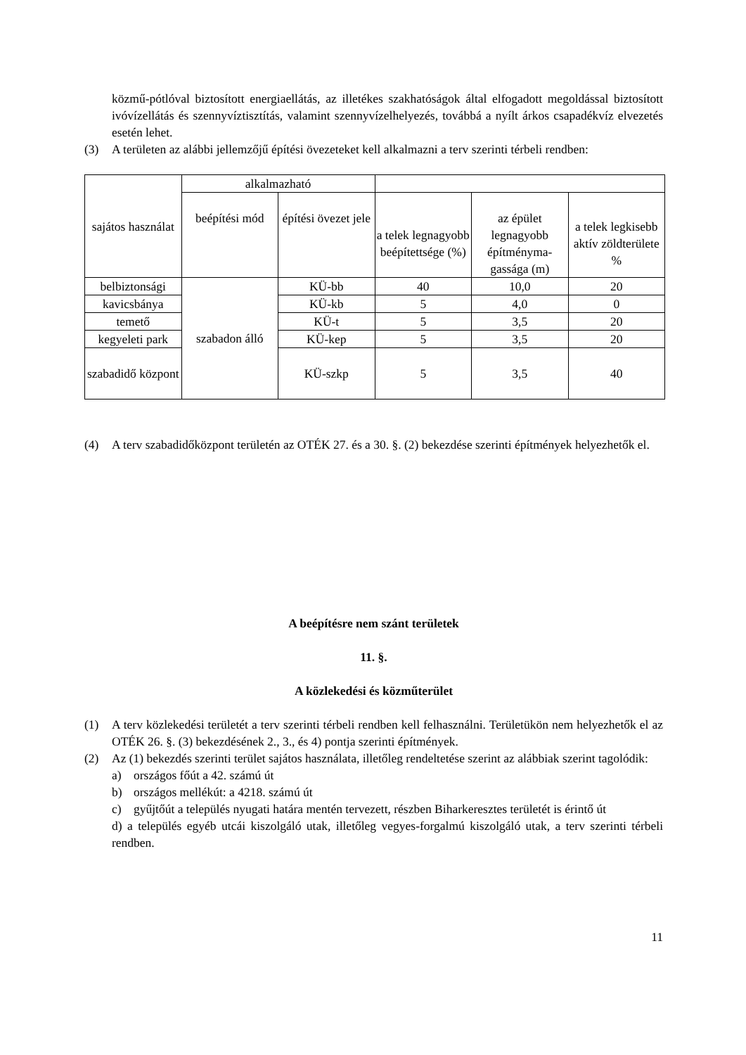közmű-pótlóval biztosított energiaellátás, az illetékes szakhatóságok által elfogadott megoldással biztosított ivóvízellátás és szennyvíztisztítás, valamint szennyvízelhelyezés, továbbá a nyílt árkos csapadékvíz elvezetés esetén lehet.
(3) A területen az alábbi jellemzőjű építési övezeteket kell alkalmazni a terv szerinti térbeli rendben:
| sajátos használat | alkalmazható | | | | |
| | beépítési mód | építési övezet jele | a telek legnagyobb beépítettsége (%) | az épület legnagyobb építményma-gassága (m) | a telek legkisebb aktív zöldterülete % |
| belbiztonsági | szabadon álló | KÜ-bb | 40 | 10,0 | 20 |
| kavicsbánya | | KÜ-kb | 5 | 4,0 | 0 |
| temető | | KÜ-t | 5 | 3,5 | 20 |
| kegyeleti park | | KÜ-kep | 5 | 3,5 | 20 |
| szabadidő központ | | KÜ-szkp | 5 | 3,5 | 40 |
(4) A terv szabadidőközpont területén az OTÉK 27. és a 30. §. (2) bekezdése szerinti építmények helyezhetők el.
A beépítésre nem szánt területek
11. §.
A közlekedési és közműterület
(1) A terv közlekedési területét a terv szerinti térbeli rendben kell felhasználni. Területükön nem helyezhetők el az OTÉK 26. §. (3) bekezdésének 2., 3., és 4) pontja szerinti építmények.
(2) Az (1) bekezdés szerinti terület sajátos használata, illetőleg rendeltetése szerint az alábbiak szerint tagolódik:
a) országos főút a 42. számú út
b) országos mellékút: a 4218. számú út
c) gyűjtőút a település nyugati határa mentén tervezett, részben Biharkeresztes területét is érintő út
d) a település egyéb utcái kiszolgáló utak, illetőleg vegyes-forgalmú kiszolgáló utak, a terv szerinti térbeli rendben.
11